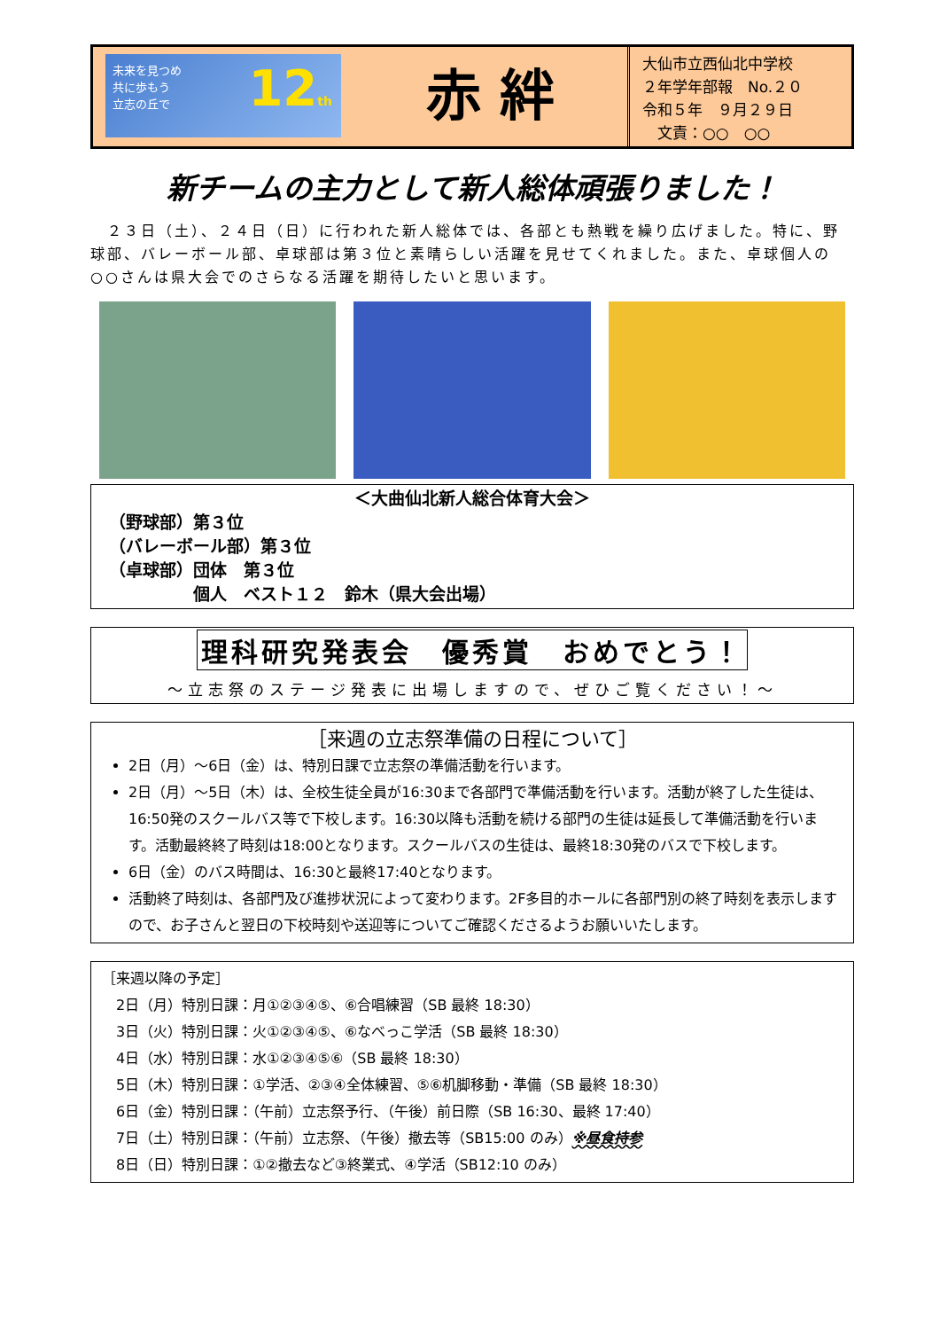未来を見つめ
共に歩もう
立志の丘で
12th
赤 絆
大仙市立西仙北中学校
２年学年部報　No.２０
令和５年　９月２９日
　文責：○○　○○
新チームの主力として新人総体頑張りました！
　２３日（土）、２４日（日）に行われた新人総体では、各部とも熱戦を繰り広げました。特に、野球部、バレーボール部、卓球部は第３位と素晴らしい活躍を見せてくれました。また、卓球個人の○○さんは県大会でのさらなる活躍を期待したいと思います。
＜大曲仙北新人総合体育大会＞
（野球部）第３位
（バレーボール部）第３位
（卓球部）団体　第３位
　　　　　個人　ベスト１２　鈴木（県大会出場）
理科研究発表会　優秀賞　おめでとう！
～立志祭のステージ発表に出場しますので、ぜひご覧ください！～
［来週の立志祭準備の日程について］
2日（月）～6日（金）は、特別日課で立志祭の準備活動を行います。
2日（月）～5日（木）は、全校生徒全員が16:30まで各部門で準備活動を行います。活動が終了した生徒は、16:50発のスクールバス等で下校します。16:30以降も活動を続ける部門の生徒は延長して準備活動を行います。活動最終終了時刻は18:00となります。スクールバスの生徒は、最終18:30発のバスで下校します。
6日（金）のバス時間は、16:30と最終17:40となります。
活動終了時刻は、各部門及び進捗状況によって変わります。2F多目的ホールに各部門別の終了時刻を表示しますので、お子さんと翌日の下校時刻や送迎等についてご確認くださるようお願いいたします。
［来週以降の予定］
　2日（月）特別日課：月①②③④⑤、⑥合唱練習（SB 最終 18:30）
　3日（火）特別日課：火①②③④⑤、⑥なべっこ学活（SB 最終 18:30）
　4日（水）特別日課：水①②③④⑤⑥（SB 最終 18:30）
　5日（木）特別日課：①学活、②③④全体練習、⑤⑥机脚移動・準備（SB 最終 18:30）
　6日（金）特別日課：（午前）立志祭予行、（午後）前日際（SB 16:30、最終 17:40）
　7日（土）特別日課：（午前）立志祭、（午後）撤去等（SB15:00 のみ）※昼食持参
　8日（日）特別日課：①②撤去など③終業式、④学活（SB12:10 のみ）